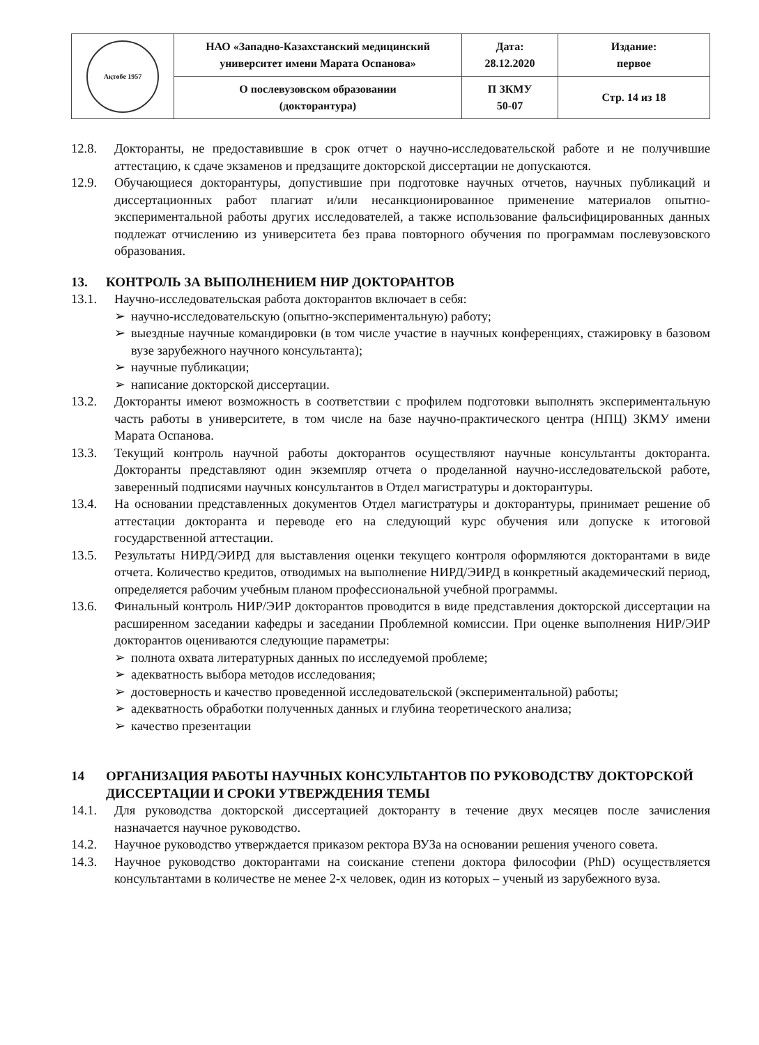| Ақтөбе 1957 | НАО «Западно-Казахстанский медицинский университет имени Марата Оспанова» | Дата: 28.12.2020 | Издание: первое |
| | О послевузовском образовании (докторантура) | П ЗКМУ 50-07 | Стр. 14 из 18 |
12.8. Докторанты, не предоставившие в срок отчет о научно-исследовательской работе и не получившие аттестацию, к сдаче экзаменов и предзащите докторской диссертации не допускаются.
12.9. Обучающиеся докторантуры, допустившие при подготовке научных отчетов, научных публикаций и диссертационных работ плагиат и/или несанкционированное применение материалов опытно-экспериментальной работы других исследователей, а также использование фальсифицированных данных подлежат отчислению из университета без права повторного обучения по программам послевузовского образования.
13. КОНТРОЛЬ ЗА ВЫПОЛНЕНИЕМ НИР ДОКТОРАНТОВ
13.1. Научно-исследовательская работа докторантов включает в себя:
➢ научно-исследовательскую (опытно-экспериментальную) работу;
➢ выездные научные командировки (в том числе участие в научных конференциях, стажировку в базовом вузе зарубежного научного консультанта);
➢ научные публикации;
➢ написание докторской диссертации.
13.2. Докторанты имеют возможность в соответствии с профилем подготовки выполнять экспериментальную часть работы в университете, в том числе на базе научно-практического центра (НПЦ) ЗКМУ имени Марата Оспанова.
13.3. Текущий контроль научной работы докторантов осуществляют научные консультанты докторанта. Докторанты представляют один экземпляр отчета о проделанной научно-исследовательской работе, заверенный подписями научных консультантов в Отдел магистратуры и докторантуры.
13.4. На основании представленных документов Отдел магистратуры и докторантуры, принимает решение об аттестации докторанта и переводе его на следующий курс обучения или допуске к итоговой государственной аттестации.
13.5. Результаты НИРД/ЭИРД для выставления оценки текущего контроля оформляются докторантами в виде отчета. Количество кредитов, отводимых на выполнение НИРД/ЭИРД в конкретный академический период, определяется рабочим учебным планом профессиональной учебной программы.
13.6. Финальный контроль НИР/ЭИР докторантов проводится в виде представления докторской диссертации на расширенном заседании кафедры и заседании Проблемной комиссии. При оценке выполнения НИР/ЭИР докторантов оцениваются следующие параметры:
➢ полнота охвата литературных данных по исследуемой проблеме;
➢ адекватность выбора методов исследования;
➢ достоверность и качество проведенной исследовательской (экспериментальной) работы;
➢ адекватность обработки полученных данных и глубина теоретического анализа;
➢ качество презентации
14 ОРГАНИЗАЦИЯ РАБОТЫ НАУЧНЫХ КОНСУЛЬТАНТОВ ПО РУКОВОДСТВУ ДОКТОРСКОЙ ДИССЕРТАЦИИ И СРОКИ УТВЕРЖДЕНИЯ ТЕМЫ
14.1. Для руководства докторской диссертацией докторанту в течение двух месяцев после зачисления назначается научное руководство.
14.2. Научное руководство утверждается приказом ректора ВУЗа на основании решения ученого совета.
14.3. Научное руководство докторантами на соискание степени доктора философии (PhD) осуществляется консультантами в количестве не менее 2-х человек, один из которых – ученый из зарубежного вуза.